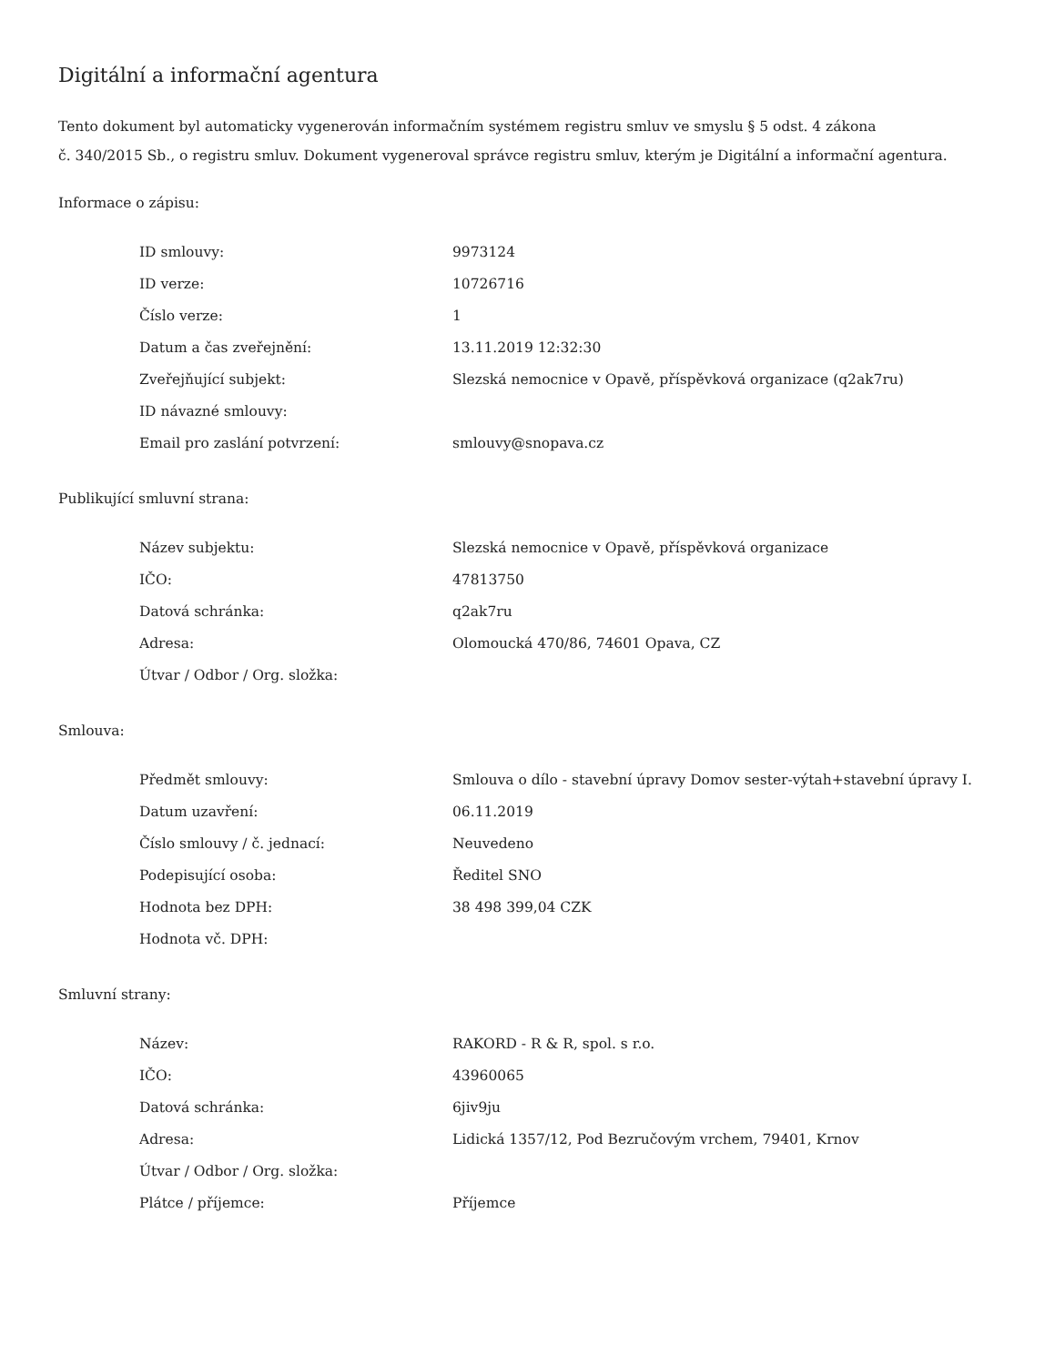Digitální a informační agentura
Tento dokument byl automaticky vygenerován informačním systémem registru smluv ve smyslu § 5 odst. 4 zákona
č. 340/2015 Sb., o registru smluv. Dokument vygeneroval správce registru smluv, kterým je Digitální a informační agentura.
Informace o zápisu:
| ID smlouvy: | 9973124 |
| ID verze: | 10726716 |
| Číslo verze: | 1 |
| Datum a čas zveřejnění: | 13.11.2019 12:32:30 |
| Zveřejňující subjekt: | Slezská nemocnice v Opavě, příspěvková organizace (q2ak7ru) |
| ID návazné smlouvy: | |
| Email pro zaslání potvrzení: | smlouvy@snopava.cz |
Publikující smluvní strana:
| Název subjektu: | Slezská nemocnice v Opavě, příspěvková organizace |
| IČO: | 47813750 |
| Datová schránka: | q2ak7ru |
| Adresa: | Olomoucká 470/86, 74601 Opava, CZ |
| Útvar / Odbor / Org. složka: | |
Smlouva:
| Předmět smlouvy: | Smlouva o dílo - stavební úpravy Domov sester-výtah+stavební úpravy I. |
| Datum uzavření: | 06.11.2019 |
| Číslo smlouvy / č. jednací: | Neuvedeno |
| Podepisující osoba: | Ředitel SNO |
| Hodnota bez DPH: | 38 498 399,04 CZK |
| Hodnota vč. DPH: | |
Smluvní strany:
| Název: | RAKORD - R & R, spol. s r.o. |
| IČO: | 43960065 |
| Datová schránka: | 6jiv9ju |
| Adresa: | Lidická 1357/12, Pod Bezručovým vrchem, 79401, Krnov |
| Útvar / Odbor / Org. složka: | |
| Plátce / příjemce: | Příjemce |